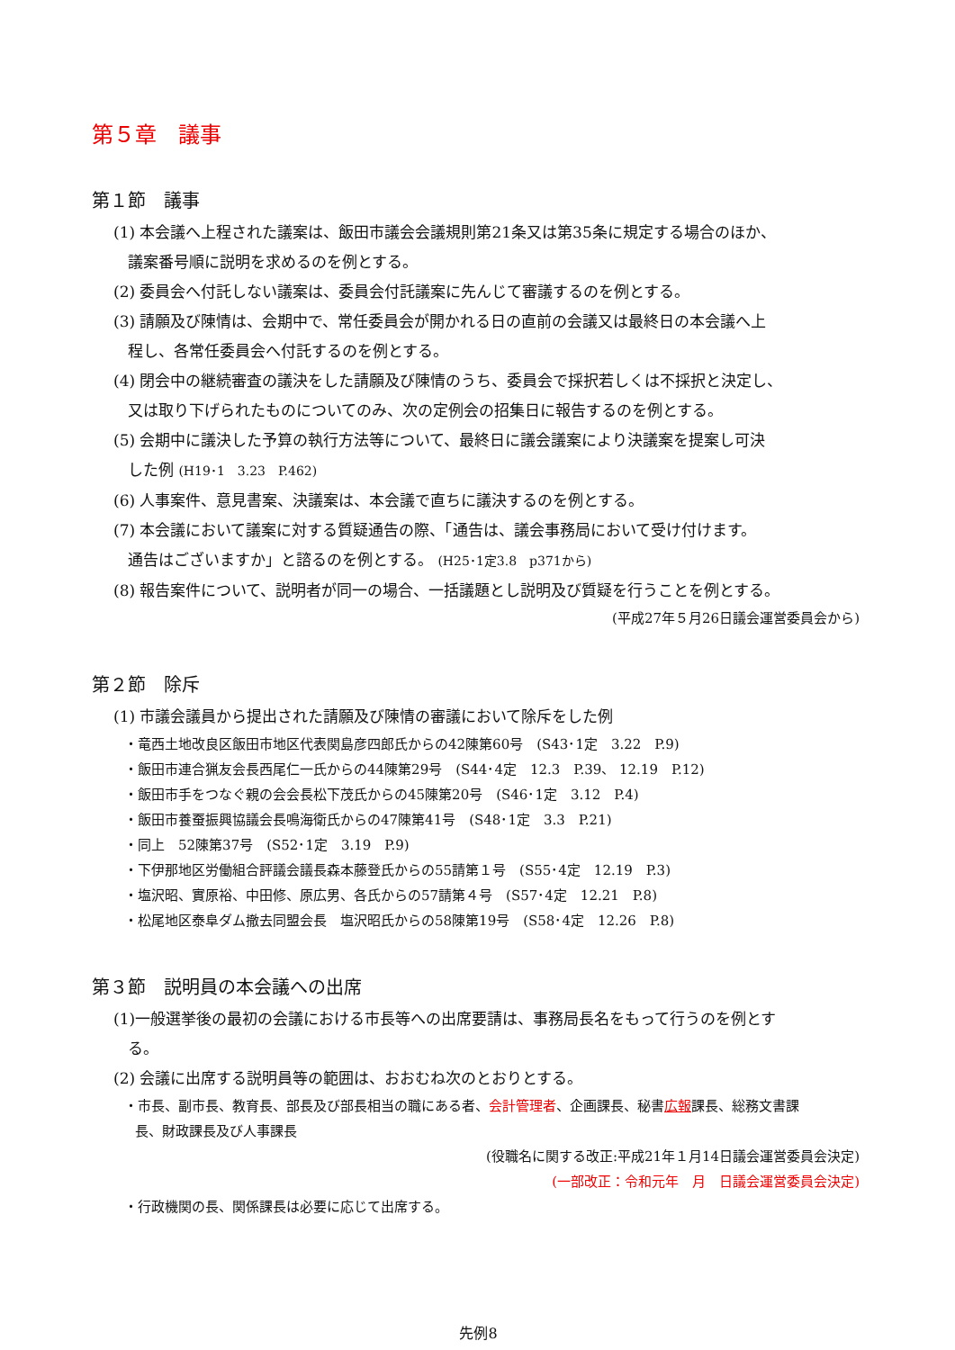第５章　議事
第１節　議事
(1) 本会議へ上程された議案は、飯田市議会会議規則第21条又は第35条に規定する場合のほか、
議案番号順に説明を求めるのを例とする。
(2) 委員会へ付託しない議案は、委員会付託議案に先んじて審議するのを例とする。
(3) 請願及び陳情は、会期中で、常任委員会が開かれる日の直前の会議又は最終日の本会議へ上
程し、各常任委員会へ付託するのを例とする。
(4) 閉会中の継続審査の議決をした請願及び陳情のうち、委員会で採択若しくは不採択と決定し、
又は取り下げられたものについてのみ、次の定例会の招集日に報告するのを例とする。
(5) 会期中に議決した予算の執行方法等について、最終日に議会議案により決議案を提案し可決
した例 (H19･1　3.23　P.462)
(6) 人事案件、意見書案、決議案は、本会議で直ちに議決するのを例とする。
(7) 本会議において議案に対する質疑通告の際、「通告は、議会事務局において受け付けます。
通告はございますか」と諮るのを例とする。 (H25･1定3.8　p371から)
(8) 報告案件について、説明者が同一の場合、一括議題とし説明及び質疑を行うことを例とする。
(平成27年５月26日議会運営委員会から)
第２節　除斥
(1) 市議会議員から提出された請願及び陳情の審議において除斥をした例
・竜西土地改良区飯田市地区代表関島彦四郎氏からの42陳第60号　(S43･1定　3.22　P.9)
・飯田市連合猟友会長西尾仁一氏からの44陳第29号　(S44･4定　12.3　P.39、 12.19　P.12)
・飯田市手をつなぐ親の会会長松下茂氏からの45陳第20号　(S46･1定　3.12　P.4)
・飯田市養蚕振興協議会長鳴海衛氏からの47陳第41号　(S48･1定　3.3　P.21)
・同上　52陳第37号　(S52･1定　3.19　P.9)
・下伊那地区労働組合評議会議長森本藤登氏からの55請第１号　(S55･4定　12.19　P.3)
・塩沢昭、實原裕、中田修、原広男、各氏からの57請第４号　(S57･4定　12.21　P.8)
・松尾地区泰阜ダム撤去同盟会長　塩沢昭氏からの58陳第19号　(S58･4定　12.26　P.8)
第３節　説明員の本会議への出席
(1)一般選挙後の最初の会議における市長等への出席要請は、事務局長名をもって行うのを例とす
る。
(2) 会議に出席する説明員等の範囲は、おおむね次のとおりとする。
・市長、副市長、教育長、部長及び部長相当の職にある者、会計管理者、企画課長、秘書広報課長、総務文書課
長、財政課長及び人事課長
(役職名に関する改正:平成21年１月14日議会運営委員会決定)
(一部改正：令和元年　月　日議会運営委員会決定)
・行政機関の長、関係課長は必要に応じて出席する。
先例8